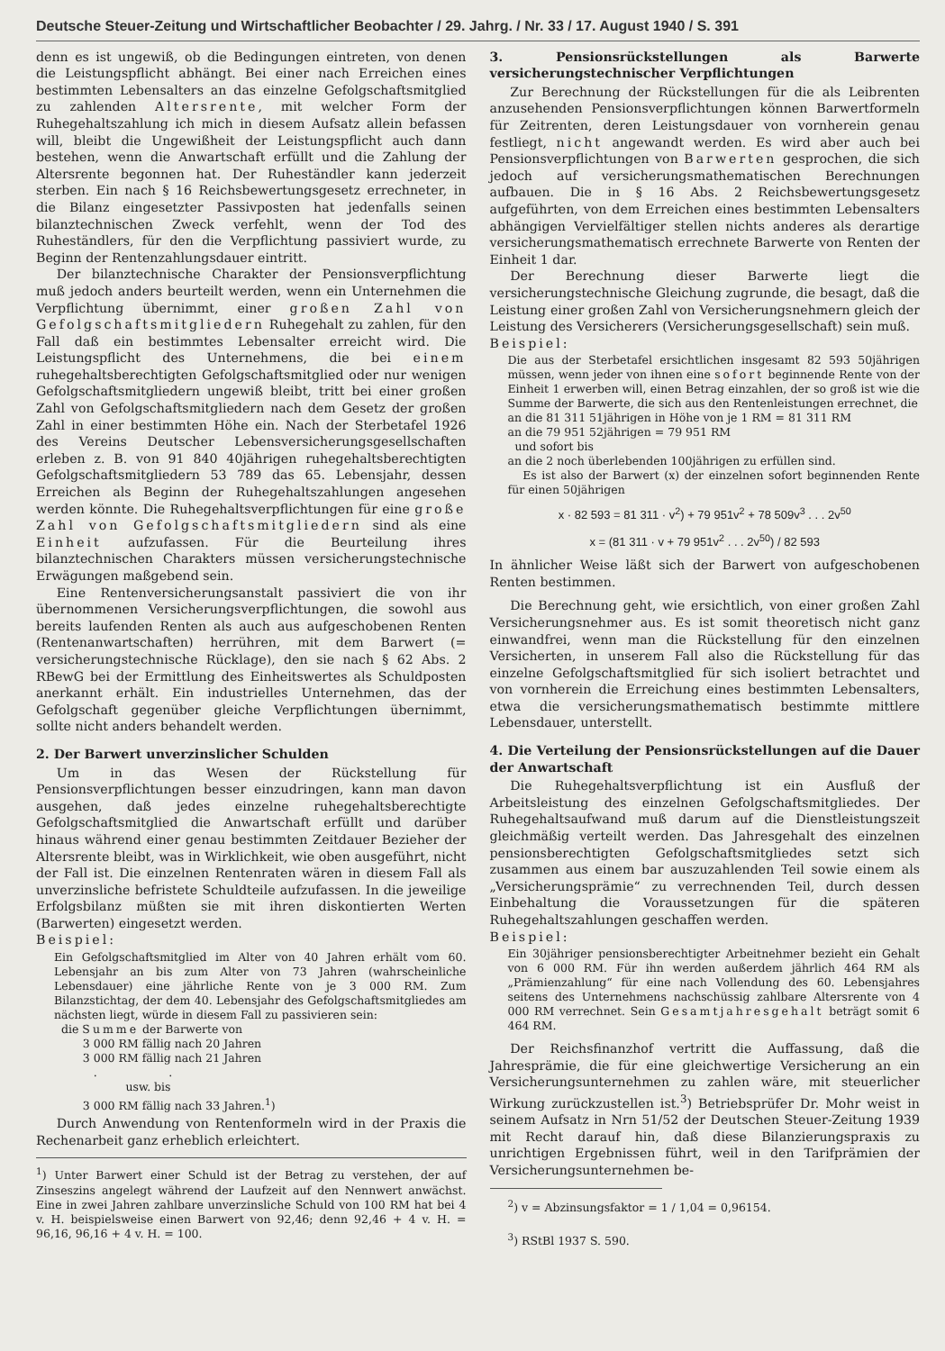Deutsche Steuer-Zeitung und Wirtschaftlicher Beobachter / 29. Jahrg. / Nr. 33 / 17. August 1940 / S. 391
denn es ist ungewiß, ob die Bedingungen eintreten, von denen die Leistungspflicht abhängt. Bei einer nach Erreichen eines bestimmten Lebensalters an das einzelne Gefolgschaftsmitglied zu zahlenden Altersrente, mit welcher Form der Ruhegehaltszahlung ich mich in diesem Aufsatz allein befassen will, bleibt die Ungewißheit der Leistungspflicht auch dann bestehen, wenn die Anwartschaft erfüllt und die Zahlung der Altersrente begonnen hat. Der Ruheständler kann jederzeit sterben. Ein nach § 16 Reichsbewertungsgesetz errechneter, in die Bilanz eingesetzter Passivposten hat jedenfalls seinen bilanztechnischen Zweck verfehlt, wenn der Tod des Ruheständlers, für den die Verpflichtung passiviert wurde, zu Beginn der Rentenzahlungsdauer eintritt.
Der bilanztechnische Charakter der Pensionsverpflichtung muß jedoch anders beurteilt werden, wenn ein Unternehmen die Verpflichtung übernimmt, einer großen Zahl von Gefolgschaftsmitgliedern Ruhegehalt zu zahlen, für den Fall daß ein bestimmtes Lebensalter erreicht wird. Die Leistungspflicht des Unternehmens, die bei einem ruhegehaltsberechtigten Gefolgschaftsmitglied oder nur wenigen Gefolgschaftsmitgliedern ungewiß bleibt, tritt bei einer großen Zahl von Gefolgschaftsmitgliedern nach dem Gesetz der großen Zahl in einer bestimmten Höhe ein. Nach der Sterbetafel 1926 des Vereins Deutscher Lebensversicherungsgesellschaften erleben z. B. von 91 840 40jährigen ruhegehaltsberechtigten Gefolgschaftsmitgliedern 53 789 das 65. Lebensjahr, dessen Erreichen als Beginn der Ruhegehaltszahlungen angesehen werden könnte. Die Ruhegehaltsverpflichtungen für eine große Zahl von Gefolgschaftsmitgliedern sind als eine Einheit aufzufassen. Für die Beurteilung ihres bilanztechnischen Charakters müssen versicherungstechnische Erwägungen maßgebend sein.
Eine Rentenversicherungsanstalt passiviert die von ihr übernommenen Versicherungsverpflichtungen, die sowohl aus bereits laufenden Renten als auch aus aufgeschobenen Renten (Rentenanwartschaften) herrühren, mit dem Barwert (= versicherungstechnische Rücklage), den sie nach § 62 Abs. 2 RBewG bei der Ermittlung des Einheitswertes als Schuldposten anerkannt erhält. Ein industrielles Unternehmen, das der Gefolgschaft gegenüber gleiche Verpflichtungen übernimmt, sollte nicht anders behandelt werden.
2. Der Barwert unverzinslicher Schulden
Um in das Wesen der Rückstellung für Pensionsverpflichtungen besser einzudringen, kann man davon ausgehen, daß jedes einzelne ruhegehaltsberechtigte Gefolgschaftsmitglied die Anwartschaft erfüllt und darüber hinaus während einer genau bestimmten Zeitdauer Bezieher der Altersrente bleibt, was in Wirklichkeit, wie oben ausgeführt, nicht der Fall ist. Die einzelnen Rentenraten wären in diesem Fall als unverzinsliche befristete Schuldteile aufzufassen. In die jeweilige Erfolgsbilanz müßten sie mit ihren diskontierten Werten (Barwerten) eingesetzt werden.
Beispiel:
Ein Gefolgschaftsmitglied im Alter von 40 Jahren erhält vom 60. Lebensjahr an bis zum Alter von 73 Jahren (wahrscheinliche Lebensdauer) eine jährliche Rente von je 3 000 RM. Zum Bilanzstichtag, der dem 40. Lebensjahr des Gefolgschaftsmitgliedes am nächsten liegt, würde in diesem Fall zu passivieren sein:
die Summe der Barwerte von
3 000 RM fällig nach 20 Jahren
3 000 RM fällig nach 21 Jahren
. .
usw. bis
3 000 RM fällig nach 33 Jahren.<sup>1</sup>)
Durch Anwendung von Rentenformeln wird in der Praxis die Rechenarbeit ganz erheblich erleichtert.
<sup>1</sup>) Unter Barwert einer Schuld ist der Betrag zu verstehen, der auf Zinseszins angelegt während der Laufzeit auf den Nennwert anwächst. Eine in zwei Jahren zahlbare unverzinsliche Schuld von 100 RM hat bei 4 v. H. beispielsweise einen Barwert von 92,46; denn 92,46 + 4 v. H. = 96,16, 96,16 + 4 v. H. = 100.
3. Pensionsrückstellungen als Barwerte versicherungstechnischer Verpflichtungen
Zur Berechnung der Rückstellungen für die als Leibrenten anzusehenden Pensionsverpflichtungen können Barwertformeln für Zeitrenten, deren Leistungsdauer von vornherein genau festliegt, nicht angewandt werden. Es wird aber auch bei Pensionsverpflichtungen von Barwerten gesprochen, die sich jedoch auf versicherungsmathematischen Berechnungen aufbauen. Die in § 16 Abs. 2 Reichsbewertungsgesetz aufgeführten, von dem Erreichen eines bestimmten Lebensalters abhängigen Vervielfältiger stellen nichts anderes als derartige versicherungsmathematisch errechnete Barwerte von Renten der Einheit 1 dar.
Der Berechnung dieser Barwerte liegt die versicherungstechnische Gleichung zugrunde, die besagt, daß die Leistung einer großen Zahl von Versicherungsnehmern gleich der Leistung des Versicherers (Versicherungsgesellschaft) sein muß.
Beispiel:
Die aus der Sterbetafel ersichtlichen insgesamt 82 593 50jährigen müssen, wenn jeder von ihnen eine sofort beginnende Rente von der Einheit 1 erwerben will, einen Betrag einzahlen, der so groß ist wie die Summe der Barwerte, die sich aus den Rentenleistungen errechnet, die
an die 81 311 51jährigen in Höhe von je 1 RM = 81 311 RM
an die 79 951 52jährigen = 79 951 RM
und sofort bis
an die 2 noch überlebenden 100jährigen zu erfüllen sind.
Es ist also der Barwert (x) der einzelnen sofort beginnenden Rente für einen 50jährigen
x · 82 593 = 81 311 · v<sup>2</sup>) + 79 951v<sup>2</sup> + 78 509v<sup>3</sup> . . . 2v<sup>50</sup>
x = (81 311 · v + 79 951v<sup>2</sup> . . . 2v<sup>50</sup>) / 82 593
In ähnlicher Weise läßt sich der Barwert von aufgeschobenen Renten bestimmen.
Die Berechnung geht, wie ersichtlich, von einer großen Zahl Versicherungsnehmer aus. Es ist somit theoretisch nicht ganz einwandfrei, wenn man die Rückstellung für den einzelnen Versicherten, in unserem Fall also die Rückstellung für das einzelne Gefolgschaftsmitglied für sich isoliert betrachtet und von vornherein die Erreichung eines bestimmten Lebensalters, etwa die versicherungsmathematisch bestimmte mittlere Lebensdauer, unterstellt.
4. Die Verteilung der Pensionsrückstellungen auf die Dauer der Anwartschaft
Die Ruhegehaltsverpflichtung ist ein Ausfluß der Arbeitsleistung des einzelnen Gefolgschaftsmitgliedes. Der Ruhegehaltsaufwand muß darum auf die Dienstleistungszeit gleichmäßig verteilt werden. Das Jahresgehalt des einzelnen pensionsberechtigten Gefolgschaftsmitgliedes setzt sich zusammen aus einem bar auszuzahlenden Teil sowie einem als „Versicherungsprämie“ zu verrechnenden Teil, durch dessen Einbehaltung die Voraussetzungen für die späteren Ruhegehaltszahlungen geschaffen werden.
Beispiel:
Ein 30jähriger pensionsberechtigter Arbeitnehmer bezieht ein Gehalt von 6 000 RM. Für ihn werden außerdem jährlich 464 RM als „Prämienzahlung“ für eine nach Vollendung des 60. Lebensjahres seitens des Unternehmens nachschüssig zahlbare Altersrente von 4 000 RM verrechnet. Sein Gesamtjahresgehalt beträgt somit 6 464 RM.
Der Reichsfinanzhof vertritt die Auffassung, daß die Jahresprämie, die für eine gleichwertige Versicherung an ein Versicherungsunternehmen zu zahlen wäre, mit steuerlicher Wirkung zurückzustellen ist.<sup>3</sup>) Betriebsprüfer Dr. Mohr weist in seinem Aufsatz in Nrn 51/52 der Deutschen Steuer-Zeitung 1939 mit Recht darauf hin, daß diese Bilanzierungspraxis zu unrichtigen Ergebnissen führt, weil in den Tarifprämien der Versicherungsunternehmen be-
<sup>2</sup>) v = Abzinsungsfaktor = 1 / 1,04 = 0,96154.
<sup>3</sup>) RStBl 1937 S. 590.